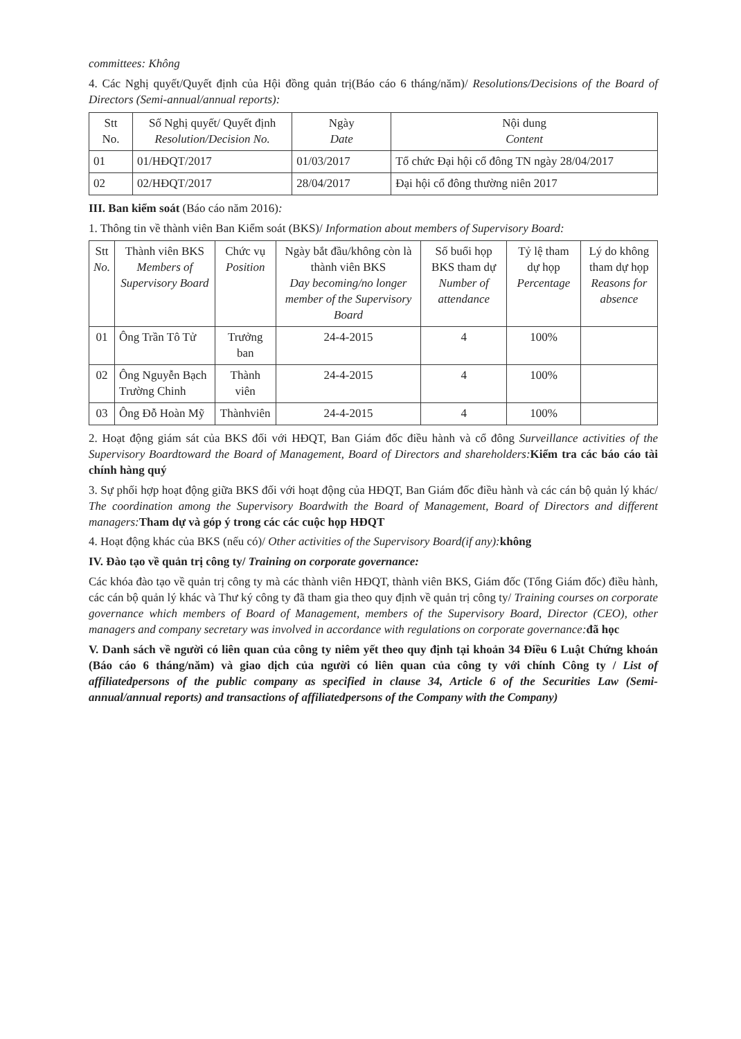committees: Không
4. Các Nghị quyết/Quyết định của Hội đồng quản trị(Báo cáo 6 tháng/năm)/ Resolutions/Decisions of the Board of Directors (Semi-annual/annual reports):
| Stt No. | Số Nghị quyết/ Quyết định Resolution/Decision No. | Ngày Date | Nội dung Content |
| --- | --- | --- | --- |
| 01 | 01/HĐQT/2017 | 01/03/2017 | Tổ chức Đại hội cổ đông TN ngày 28/04/2017 |
| 02 | 02/HĐQT/2017 | 28/04/2017 | Đại hội cổ đông thường niên 2017 |
III. Ban kiểm soát (Báo cáo năm 2016):
1. Thông tin về thành viên Ban Kiểm soát (BKS)/ Information about members of Supervisory Board:
| Stt No. | Thành viên BKS Members of Supervisory Board | Chức vụ Position | Ngày bắt đầu/không còn là thành viên BKS Day becoming/no longer member of the Supervisory Board | Số buổi họp BKS tham dự Number of attendance | Tỷ lệ tham dự họp Percentage | Lý do không tham dự họp Reasons for absence |
| --- | --- | --- | --- | --- | --- | --- |
| 01 | Ông Trần Tô Tử | Trưởng ban | 24-4-2015 | 4 | 100% | |
| 02 | Ông Nguyễn Bạch Trường Chinh | Thành viên | 24-4-2015 | 4 | 100% | |
| 03 | Ông Đỗ Hoàn Mỹ | Thànhviên | 24-4-2015 | 4 | 100% | |
2. Hoạt động giám sát của BKS đối với HĐQT, Ban Giám đốc điều hành và cổ đông Surveillance activities of the Supervisory Boardtoward the Board of Management, Board of Directors and shareholders: Kiểm tra các báo cáo tài chính hàng quý
3. Sự phối hợp hoạt động giữa BKS đối với hoạt động của HĐQT, Ban Giám đốc điều hành và các cán bộ quản lý khác/ The coordination among the Supervisory Boardwith the Board of Management, Board of Directors and different managers: Tham dự và góp ý trong các các cuộc họp HĐQT
4. Hoạt động khác của BKS (nếu có)/ Other activities of the Supervisory Board(if any): không
IV. Đào tạo về quản trị công ty/ Training on corporate governance:
Các khóa đào tạo về quản trị công ty mà các thành viên HĐQT, thành viên BKS, Giám đốc (Tổng Giám đốc) điều hành, các cán bộ quản lý khác và Thư ký công ty đã tham gia theo quy định về quản trị công ty/ Training courses on corporate governance which members of Board of Management, members of the Supervisory Board, Director (CEO), other managers and company secretary was involved in accordance with regulations on corporate governance: đã học
V. Danh sách về người có liên quan của công ty niêm yết theo quy định tại khoản 34 Điều 6 Luật Chứng khoán (Báo cáo 6 tháng/năm) và giao dịch của người có liên quan của công ty với chính Công ty / List of affiliatedpersons of the public company as specified in clause 34, Article 6 of the Securities Law (Semi-annual/annual reports) and transactions of affiliatedpersons of the Company with the Company)